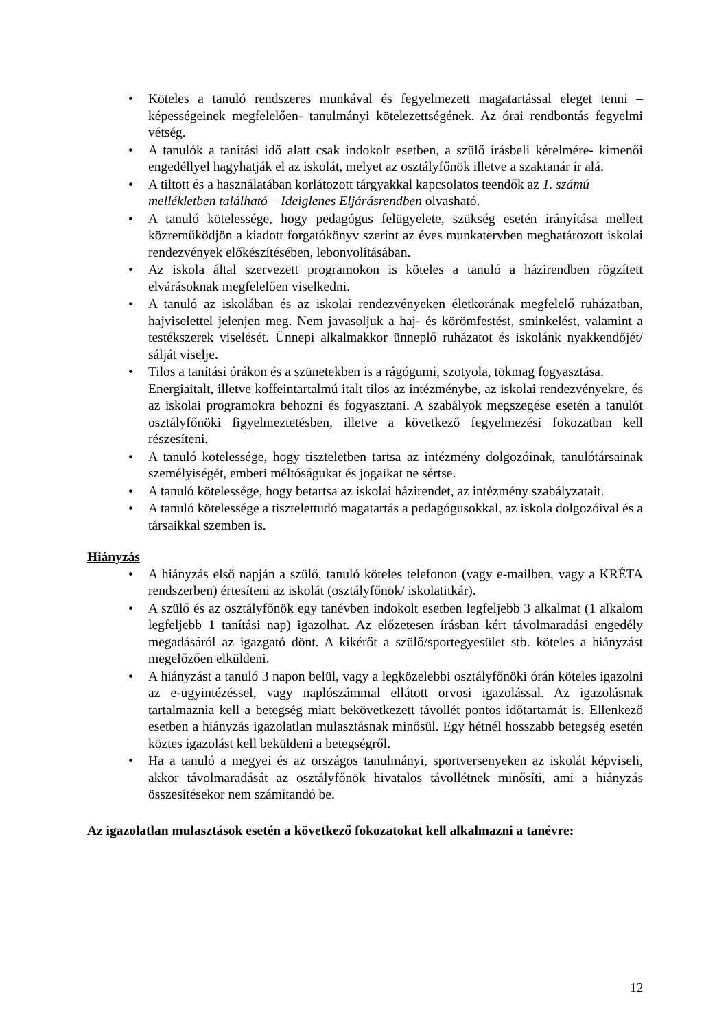• Köteles a tanuló rendszeres munkával és fegyelmezett magatartással eleget tenni – képességeinek megfelelően- tanulmányi kötelezettségének. Az órai rendbontás fegyelmi vétség.
• A tanulók a tanítási idő alatt csak indokolt esetben, a szülő írásbeli kérelmére- kimenői engedéllyel hagyhatják el az iskolát, melyet az osztályfőnök illetve a szaktanár ír alá.
• A tiltott és a használatában korlátozott tárgyakkal kapcsolatos teendők az 1. számú mellékletben található – Ideiglenes Eljárásrendben olvasható.
• A tanuló kötelessége, hogy pedagógus felügyelete, szükség esetén irányítása mellett közreműködjön a kiadott forgatókönyv szerint az éves munkatervben meghatározott iskolai rendezvények előkészítésében, lebonyolításában.
• Az iskola által szervezett programokon is köteles a tanuló a házirendben rögzített elvárásoknak megfelelően viselkedni.
• A tanuló az iskolában és az iskolai rendezvényeken életkorának megfelelő ruházatban, hajviselettel jelenjen meg. Nem javasoljuk a haj- és körömfestést, sminkelést, valamint a testékszerek viselését. Ünnepi alkalmakkor ünneplő ruházatot és iskolánk nyakkendőjét/ sálját viselje.
• Tilos a tanítási órákon és a szünetekben is a rágógumi, szotyola, tökmag fogyasztása.
Energiaitalt, illetve koffeintartalmú italt tilos az intézménybe, az iskolai rendezvényekre, és az iskolai programokra behozni és fogyasztani. A szabályok megszegése esetén a tanulót osztályfőnöki figyelmeztetésben, illetve a következő fegyelmezési fokozatban kell részesíteni.
• A tanuló kötelessége, hogy tiszteletben tartsa az intézmény dolgozóinak, tanulótársainak személyiségét, emberi méltóságukat és jogaikat ne sértse.
• A tanuló kötelessége, hogy betartsa az iskolai házirendet, az intézmény szabályzatait.
• A tanuló kötelessége a tisztelettudó magatartás a pedagógusokkal, az iskola dolgozóival és a társaikkal szemben is.
Hiányzás
• A hiányzás első napján a szülő, tanuló köteles telefonon (vagy e-mailben, vagy a KRÉTA rendszerben) értesíteni az iskolát (osztályfőnök/ iskolatitkár).
• A szülő és az osztályfőnök egy tanévben indokolt esetben legfeljebb 3 alkalmat (1 alkalom legfeljebb 1 tanítási nap) igazolhat. Az előzetesen írásban kért távolmaradási engedély megadásáról az igazgató dönt. A kikérőt a szülő/sportegyesület stb. köteles a hiányzást megelőzően elküldeni.
• A hiányzást a tanuló 3 napon belül, vagy a legközelebbi osztályfőnöki órán köteles igazolni az e-ügyintézéssel, vagy naplószámmal ellátott orvosi igazolással. Az igazolásnak tartalmaznia kell a betegség miatt bekövetkezett távollét pontos időtartamát is. Ellenkező esetben a hiányzás igazolatlan mulasztásnak minősül. Egy hétnél hosszabb betegség esetén köztes igazolást kell beküldeni a betegségről.
• Ha a tanuló a megyei és az országos tanulmányi, sportversenyeken az iskolát képviseli, akkor távolmaradását az osztályfőnök hivatalos távollétnek minősíti, ami a hiányzás összesítésekor nem számítandó be.
Az igazolatlan mulasztások esetén a következő fokozatokat kell alkalmazni a tanévre:
12